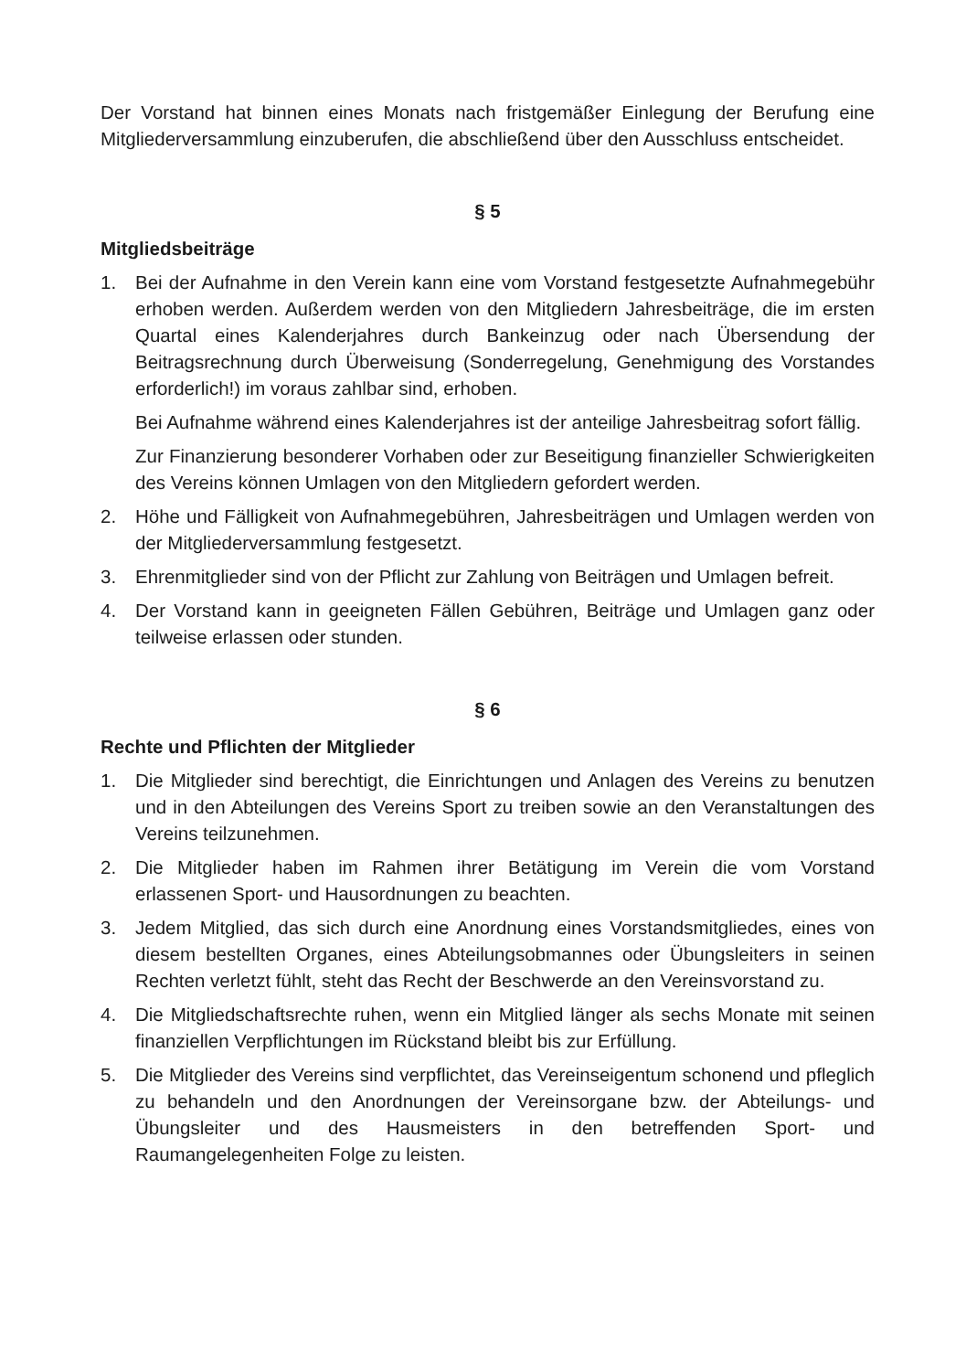Der Vorstand hat binnen eines Monats nach fristgemäßer Einlegung der Berufung eine Mitgliederversammlung einzuberufen, die abschließend über den Ausschluss entscheidet.
§ 5
Mitgliedsbeiträge
1. Bei der Aufnahme in den Verein kann eine vom Vorstand festgesetzte Aufnahmegebühr erhoben werden. Außerdem werden von den Mitgliedern Jahresbeiträge, die im ersten Quartal eines Kalenderjahres durch Bankeinzug oder nach Übersendung der Beitragsrechnung durch Überweisung (Sonderregelung, Genehmigung des Vorstandes erforderlich!) im voraus zahlbar sind, erhoben.
Bei Aufnahme während eines Kalenderjahres ist der anteilige Jahresbeitrag sofort fällig.
Zur Finanzierung besonderer Vorhaben oder zur Beseitigung finanzieller Schwierigkeiten des Vereins können Umlagen von den Mitgliedern gefordert werden.
2. Höhe und Fälligkeit von Aufnahmegebühren, Jahresbeiträgen und Umlagen werden von der Mitgliederversammlung festgesetzt.
3. Ehrenmitglieder sind von der Pflicht zur Zahlung von Beiträgen und Umlagen befreit.
4. Der Vorstand kann in geeigneten Fällen Gebühren, Beiträge und Umlagen ganz oder teilweise erlassen oder stunden.
§ 6
Rechte und Pflichten der Mitglieder
1. Die Mitglieder sind berechtigt, die Einrichtungen und Anlagen des Vereins zu benutzen und in den Abteilungen des Vereins Sport zu treiben sowie an den Veranstaltungen des Vereins teilzunehmen.
2. Die Mitglieder haben im Rahmen ihrer Betätigung im Verein die vom Vorstand erlassenen Sport- und Hausordnungen zu beachten.
3. Jedem Mitglied, das sich durch eine Anordnung eines Vorstandsmitgliedes, eines von diesem bestellten Organes, eines Abteilungsobmannes oder Übungsleiters in seinen Rechten verletzt fühlt, steht das Recht der Beschwerde an den Vereinsvorstand zu.
4. Die Mitgliedschaftsrechte ruhen, wenn ein Mitglied länger als sechs Monate mit seinen finanziellen Verpflichtungen im Rückstand bleibt bis zur Erfüllung.
5. Die Mitglieder des Vereins sind verpflichtet, das Vereinseigentum schonend und pfleglich zu behandeln und den Anordnungen der Vereinsorgane bzw. der Abteilungs- und Übungsleiter und des Hausmeisters in den betreffenden Sport- und Raumangelegenheiten Folge zu leisten.